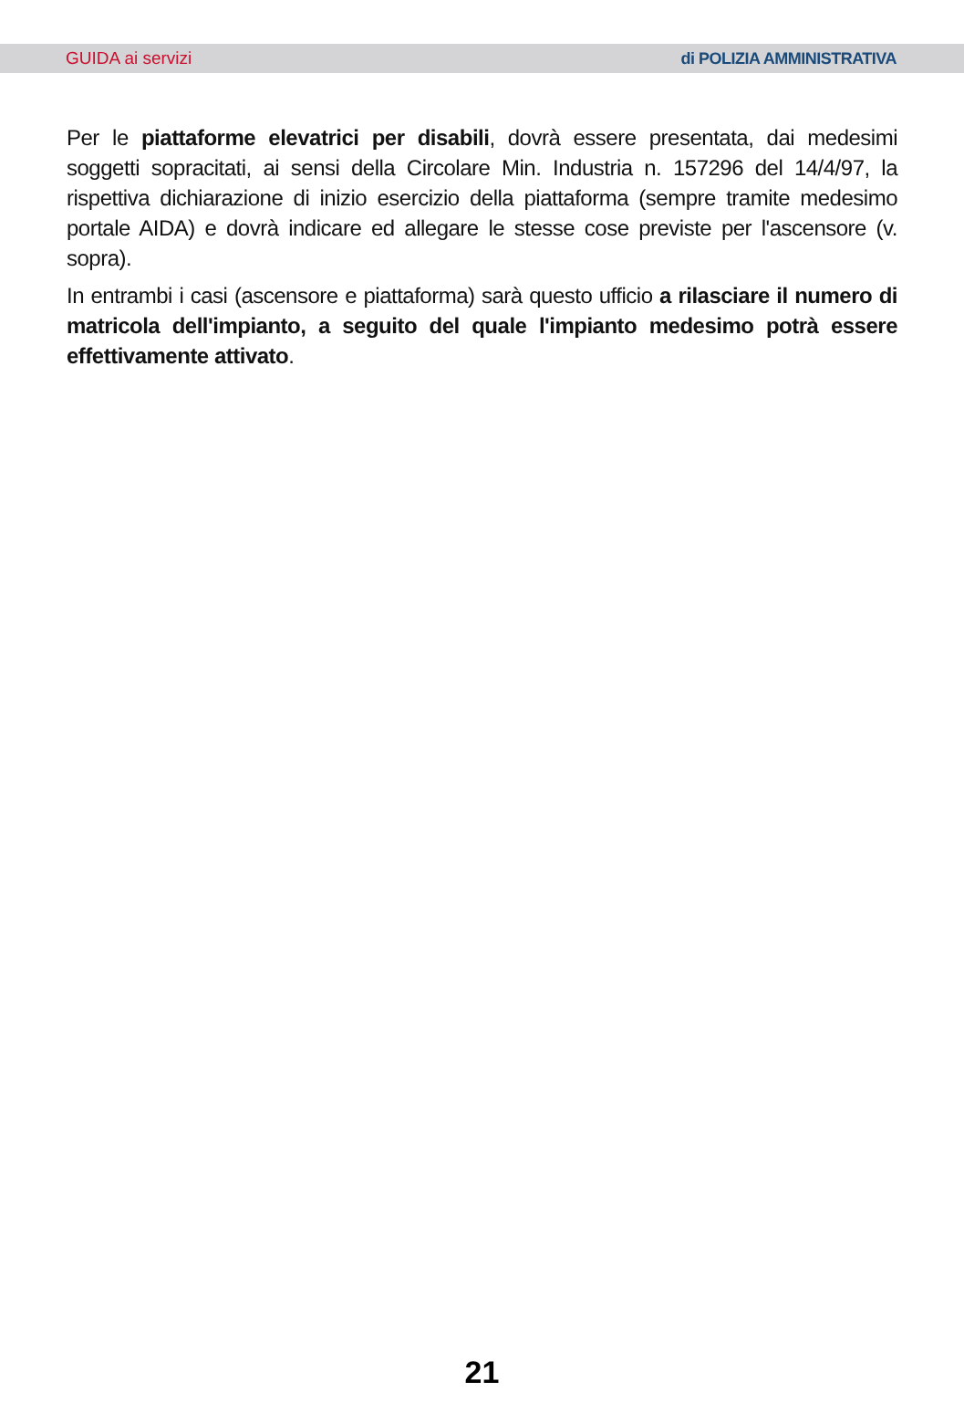GUIDA ai servizi di POLIZIA AMMINISTRATIVA
Per le piattaforme elevatrici per disabili, dovrà essere presentata, dai medesimi soggetti sopracitati, ai sensi della Circolare Min. Industria n. 157296 del 14/4/97, la rispettiva dichiarazione di inizio esercizio della piattaforma (sempre tramite medesimo portale AIDA) e dovrà indicare ed allegare le stesse cose previste per l'ascensore (v. sopra).
In entrambi i casi (ascensore e piattaforma) sarà questo ufficio a rilasciare il numero di matricola dell'impianto, a seguito del quale l'impianto medesimo potrà essere effettivamente attivato.
21